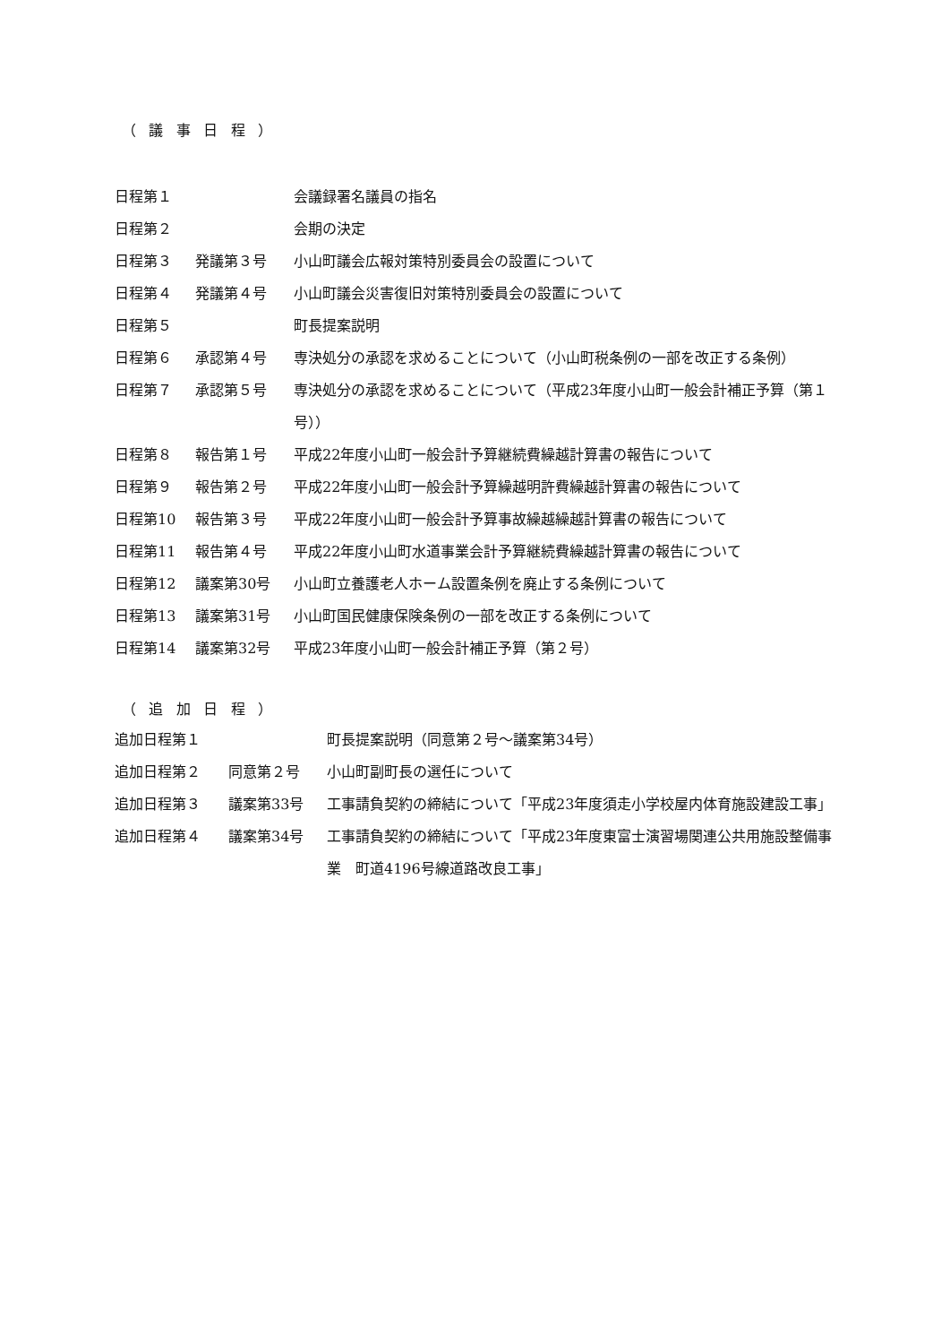（議事日程）
| 日程第１ | | 会議録署名議員の指名 |
| 日程第２ | | 会期の決定 |
| 日程第３ | 発議第３号 | 小山町議会広報対策特別委員会の設置について |
| 日程第４ | 発議第４号 | 小山町議会災害復旧対策特別委員会の設置について |
| 日程第５ | | 町長提案説明 |
| 日程第６ | 承認第４号 | 専決処分の承認を求めることについて（小山町税条例の一部を改正する条例） |
| 日程第７ | 承認第５号 | 専決処分の承認を求めることについて（平成23年度小山町一般会計補正予算（第１号）） |
| 日程第８ | 報告第１号 | 平成22年度小山町一般会計予算継続費繰越計算書の報告について |
| 日程第９ | 報告第２号 | 平成22年度小山町一般会計予算繰越明許費繰越計算書の報告について |
| 日程第10 | 報告第３号 | 平成22年度小山町一般会計予算事故繰越繰越計算書の報告について |
| 日程第11 | 報告第４号 | 平成22年度小山町水道事業会計予算継続費繰越計算書の報告について |
| 日程第12 | 議案第30号 | 小山町立養護老人ホーム設置条例を廃止する条例について |
| 日程第13 | 議案第31号 | 小山町国民健康保険条例の一部を改正する条例について |
| 日程第14 | 議案第32号 | 平成23年度小山町一般会計補正予算（第２号） |
（追加日程）
| 追加日程第１ | | 町長提案説明（同意第２号～議案第34号） |
| 追加日程第２ | 同意第２号 | 小山町副町長の選任について |
| 追加日程第３ | 議案第33号 | 工事請負契約の締結について「平成23年度須走小学校屋内体育施設建設工事」 |
| 追加日程第４ | 議案第34号 | 工事請負契約の締結について「平成23年度東富士演習場関連公共用施設整備事業 町道4196号線道路改良工事」 |